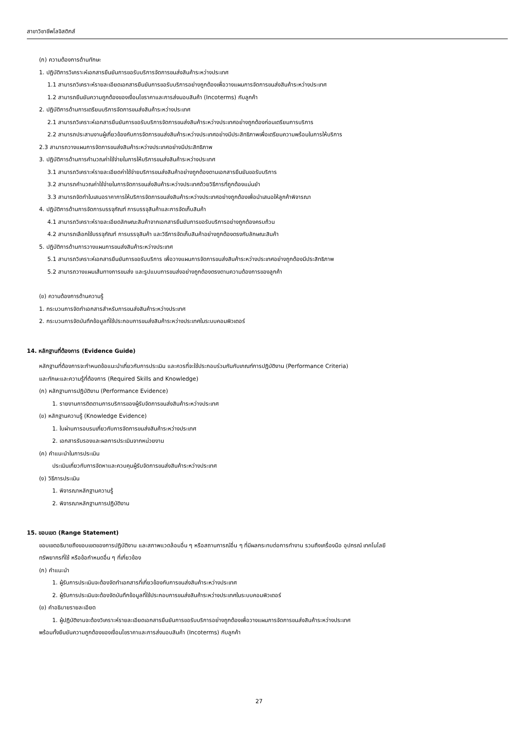สาขาวิชาชีพโลจิสติกส์
(ก) ความต้องการด้านทักษะ
1. ปฏิบัติการวิเคราะห์เอกสารยืนยันการขอรับบริการจัดการขนส่งสินค้าระหว่างประเทศ
1.1 สามารถวิเคราะห์รายละเอียดเอกสารยืนยันการขอรับบริการอย่างถูกต้องเพื่อวางแผนการจัดการขนส่งสินค้าระหว่างประเทศ
1.2 สามารถยืนยันความถูกต้องของเงื่อนไขราคาและการส่งมอบสินค้า (Incoterms) กับลูกค้า
2. ปฏิบัติการด้านการเตรียมบริการจัดการขนส่งสินค้าระหว่างประเทศ
2.1 สามารถวิเคราะห์เอกสารยืนยันการขอรับบริการจัดการขนส่งสินค้าระหว่างประเทศอย่างถูกต้องก่อนเตรียมการบริการ
2.2 สามารถประสานงานผู้เกี่ยวข้องกับการจัดการขนส่งสินค้าระหว่างประเทศอย่างมีประสิทธิภาพเพื่อเตรียมความพร้อมในการให้บริการ
2.3 สามารถวางแผนการจัดการขนส่งสินค้าระหว่างประเทศอย่างมีประสิทธิภาพ
3. ปฏิบัติการด้านการคำนวณค่าใช้จ่ายในการให้บริการขนส่งสินค้าระหว่างประเทศ
3.1 สามารถวิเคราะห์รายละเอียดค่าใช้จ่ายบริการขนส่งสินค้าอย่างถูกต้องตามเอกสารยืนยันขอรับบริการ
3.2 สามารถคำนวณค่าใช้จ่ายในการจัดการขนส่งสินค้าระหว่างประเทศด้วยวิธีการที่ถูกต้องแม่นยำ
3.3 สามารถจัดทำใบเสนอราคาการให้บริการจัดการขนส่งสินค้าระหว่างประเทศอย่างถูกต้องเพื่อนำเสนอให้ลูกค้าพิจารณา
4. ปฏิบัติการด้านการจัดการบรรจุภัณฑ์ การบรรจุสินค้าและการจัดเก็บสินค้า
4.1 สามารถวิเคราะห์รายละเอียดลักษณะสินค้าจากเอกสารยืนยันการขอรับบริการอย่างถูกต้องครบถ้วน
4.2 สามารถเลือกใช้บรรจุภัณฑ์ การบรรจุสินค้า และวิธีการจัดเก็บสินค้าอย่างถูกต้องตรงกับลักษณะสินค้า
5. ปฏิบัติการด้านการวางแผนการขนส่งสินค้าระหว่างประเทศ
5.1 สามารถวิเคราะห์เอกสารยืนยันการขอรับบริการ เพื่อวางแผนการจัดการขนส่งสินค้าระหว่างประเทศอย่างถูกต้องมีประสิทธิภาพ
5.2 สามารถวางแผนเส้นทางการขนส่ง และรูปแบบการขนส่งอย่างถูกต้องตรงตามความต้องการของลูกค้า
(ข) ความต้องการด้านความรู้
1. กระบวนการจัดทำเอกสารสำหรับการขนส่งสินค้าระหว่างประเทศ
2. กระบวนการจัดบันทึกข้อมูลที่ใช้ประกอบการขนส่งสินค้าระหว่างประเทศในระบบคอมพิวเตอร์
14. หลักฐานที่ต้องการ (Evidence Guide)
หลักฐานที่ต้องการจะกำหนดข้อแนะนำเกี่ยวกับการประเมิน และควรที่จะใช้ประกอบร่วมกันกับเกณฑ์การปฏิบัติงาน (Performance Criteria)
และทักษะและความรู้ที่ต้องการ (Required Skills and Knowledge)
(ก) หลักฐานการปฏิบัติงาน (Performance Evidence)
1. รายงานการติดตามการบริการของผู้รับจัดการขนส่งสินค้าระหว่างประเทศ
(ข) หลักฐานความรู้ (Knowledge Evidence)
1. ใบผ่านการอบรมเกี่ยวกับการจัดการขนส่งสินค้าระหว่างประเทศ
2. เอกสารรับรองและผลการประเมินจากหน่วยงาน
(ค) คำแนะนำในการประเมิน
ประเมินเกี่ยวกับการจัดหาและควบคุมผู้รับจัดการขนส่งสินค้าระหว่างประเทศ
(ง) วิธีการประเมิน
1. พิจารณาหลักฐานความรู้
2. พิจารณาหลักฐานการปฏิบัติงาน
15. ขอบเขต (Range Statement)
ขอบเขตอธิบายถึงขอบเขตของการปฏิบัติงาน และสภาพแวดล้อมอื่น ๆ หรือสถานการณ์อื่น ๆ ที่มีผลกระทบต่อการทำงาน รวมถึงเครื่องมือ อุปกรณ์ เทคโนโลยี
ทรัพยากรที่ใช้ หรือข้อกำหนดอื่น ๆ ที่เกี่ยวข้อง
(ก) คำแนะนำ
1. ผู้รับการประเมินจะต้องจัดทำเอกสารที่เกี่ยวข้องกับการขนส่งสินค้าระหว่างประเทศ
2. ผู้รับการประเมินจะต้องจัดบันทึกข้อมูลที่ใช้ประกอบการขนส่งสินค้าระหว่างประเทศในระบบคอมพิวเตอร์
(ข) คำอธิบายรายละเอียด
1. ผู้ปฏิบัติงานจะต้องวิเคราะห์รายละเอียดเอกสารยืนยันการขอรับบริการอย่างถูกต้องเพื่อวางแผนการจัดการขนส่งสินค้าระหว่างประเทศ
พร้อมทั้งยืนยันความถูกต้องของเงื่อนไขราคาและการส่งมอบสินค้า (Incoterms) กับลูกค้า
27